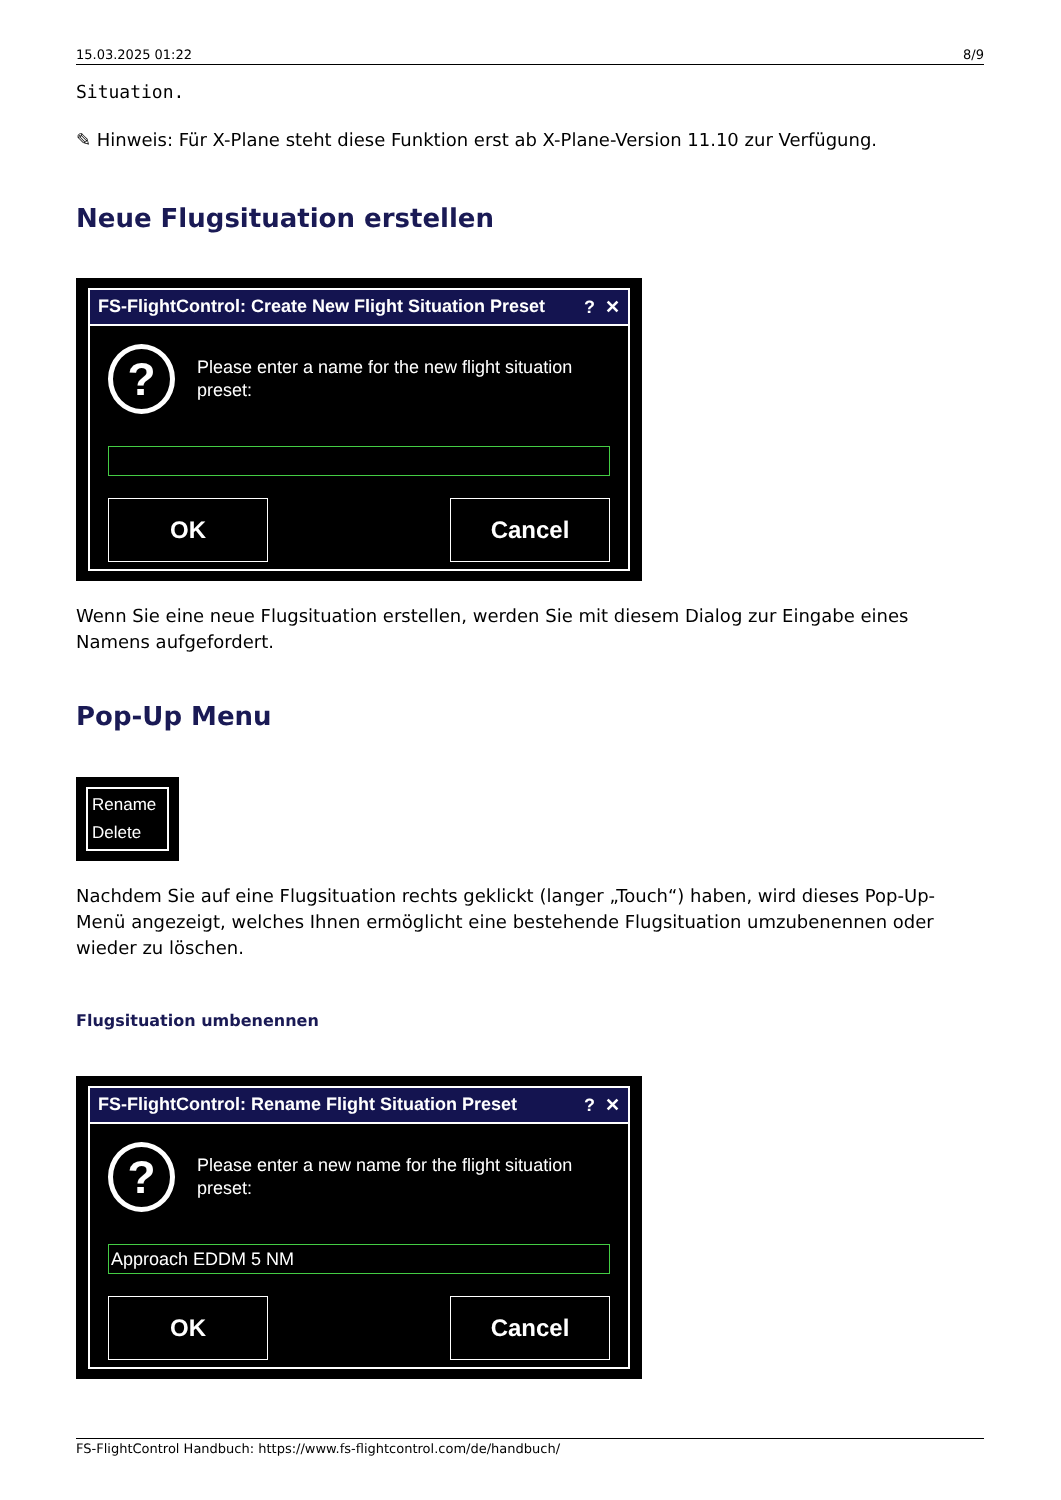15.03.2025 01:22 8/9
Situation.
✎ Hinweis: Für X-Plane steht diese Funktion erst ab X-Plane-Version 11.10 zur Verfügung.
Neue Flugsituation erstellen
FS-FlightControl: Create New Flight Situation Preset? ✕
?
Please enter a name for the new flight situation preset:
OK Cancel
Wenn Sie eine neue Flugsituation erstellen, werden Sie mit diesem Dialog zur Eingabe eines Namens aufgefordert.
Pop-Up Menu
Rename
Delete
Nachdem Sie auf eine Flugsituation rechts geklickt (langer „Touch“) haben, wird dieses Pop-Up-Menü angezeigt, welches Ihnen ermöglicht eine bestehende Flugsituation umzubenennen oder wieder zu löschen.
Flugsituation umbenennen
FS-FlightControl: Rename Flight Situation Preset? ✕
?
Please enter a new name for the flight situation preset:
Approach EDDM 5 NM
OK Cancel
FS-FlightControl Handbuch: https://www.fs-flightcontrol.com/de/handbuch/